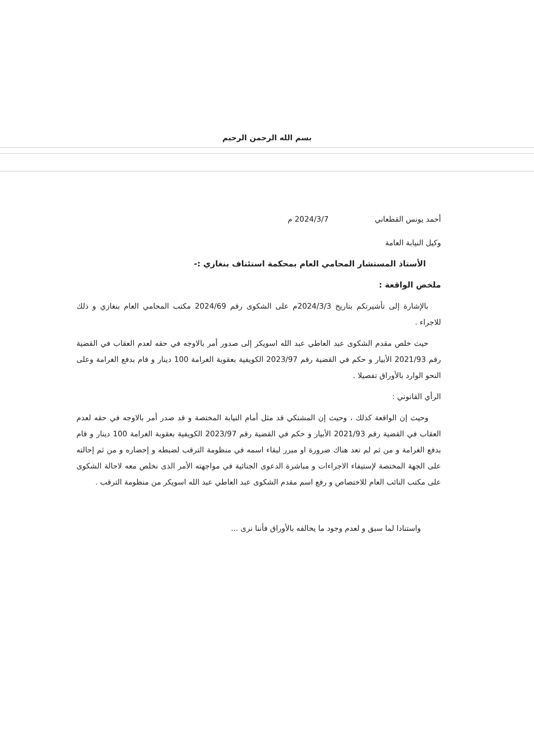بسم الله الرحمن الرحيم
أحمد يونس القطعاني 2024/3/7 م
وكيل النيابة العامة
الأستاذ المستشار المحامي العام بمحكمة استئناف بنغازي :-
ملخص الواقعة :
بالإشارة إلى تأشيرتكم بتاريخ 2024/3/3م على الشكوى رقم 2024/69 مكتب المحامي العام بنغازي و ذلك للاجراء .
حيث خلص مقدم الشكوى عبد العاطي عبد الله اسويكر إلى صدور أمر بالاوجه في حقه لعدم العقاب في القضية رقم 2021/93 الأبيار و حكم في القضية رقم 2023/97 الكويفية بعقوبة الغرامة 100 دينار و قام بدفع الغرامة وعلى النحو الوارد بالأوراق تفصيلا .
الرأي القانوني :
وحيث إن الواقعة كذلك ، وحيث إن المشتكي قد مثل أمام النيابة المختصة و قد صدر أمر بالاوجه في حقه لعدم العقاب في القضية رقم 2021/93 الأبيار و حكم في القضية رقم 2023/97 الكويفية بعقوبة الغرامة 100 دينار و قام بدفع الغرامة و من ثم لم تعد هناك ضرورة او مبرر لبقاء اسمه في منظومة الترقب لضبطه و إحضاره و من ثم إحالته على الجهة المختصة لإستيفاء الاجراءات و مباشرة الدعوى الجنائية في مواجهته الأمر الذى نخلص معه لاحالة الشكوى على مكتب النائب العام للاختصاص و رفع اسم مقدم الشكوى عبد العاطي عبد الله اسويكر من منظومة الترقب .
واستنادا لما سبق و لعدم وجود ما يخالفه بالأوراق فأننا نرى ...